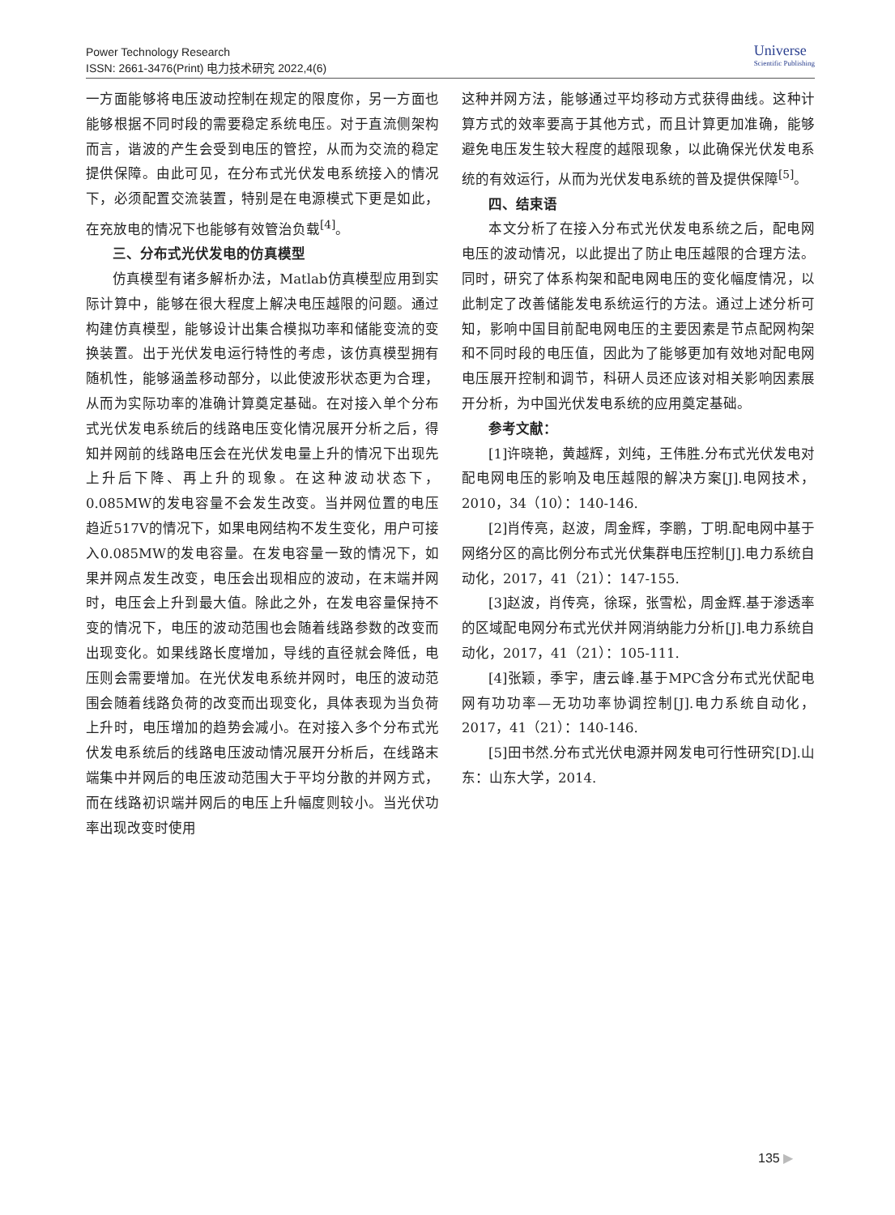Power Technology Research
ISSN: 2661-3476(Print) 电力技术研究 2022,4(6)
Universe
Scientific Publishing
一方面能够将电压波动控制在规定的限度你，另一方面也能够根据不同时段的需要稳定系统电压。对于直流侧架构而言，谐波的产生会受到电压的管控，从而为交流的稳定提供保障。由此可见，在分布式光伏发电系统接入的情况下，必须配置交流装置，特别是在电源模式下更是如此，在充放电的情况下也能够有效管治负载<sup>[4]</sup>。
三、分布式光伏发电的仿真模型
仿真模型有诸多解析办法，Matlab仿真模型应用到实际计算中，能够在很大程度上解决电压越限的问题。通过构建仿真模型，能够设计出集合模拟功率和储能变流的变换装置。出于光伏发电运行特性的考虑，该仿真模型拥有随机性，能够涵盖移动部分，以此使波形状态更为合理，从而为实际功率的准确计算奠定基础。在对接入单个分布式光伏发电系统后的线路电压变化情况展开分析之后，得知并网前的线路电压会在光伏发电量上升的情况下出现先上升后下降、再上升的现象。在这种波动状态下，0.085MW的发电容量不会发生改变。当并网位置的电压趋近517V的情况下，如果电网结构不发生变化，用户可接入0.085MW的发电容量。在发电容量一致的情况下，如果并网点发生改变，电压会出现相应的波动，在末端并网时，电压会上升到最大值。除此之外，在发电容量保持不变的情况下，电压的波动范围也会随着线路参数的改变而出现变化。如果线路长度增加，导线的直径就会降低，电压则会需要增加。在光伏发电系统并网时，电压的波动范围会随着线路负荷的改变而出现变化，具体表现为当负荷上升时，电压增加的趋势会减小。在对接入多个分布式光伏发电系统后的线路电压波动情况展开分析后，在线路末端集中并网后的电压波动范围大于平均分散的并网方式，而在线路初识端并网后的电压上升幅度则较小。当光伏功率出现改变时使用
这种并网方法，能够通过平均移动方式获得曲线。这种计算方式的效率要高于其他方式，而且计算更加准确，能够避免电压发生较大程度的越限现象，以此确保光伏发电系统的有效运行，从而为光伏发电系统的普及提供保障<sup>[5]</sup>。
四、结束语
本文分析了在接入分布式光伏发电系统之后，配电网电压的波动情况，以此提出了防止电压越限的合理方法。同时，研究了体系构架和配电网电压的变化幅度情况，以此制定了改善储能发电系统运行的方法。通过上述分析可知，影响中国目前配电网电压的主要因素是节点配网构架和不同时段的电压值，因此为了能够更加有效地对配电网电压展开控制和调节，科研人员还应该对相关影响因素展开分析，为中国光伏发电系统的应用奠定基础。
参考文献：
[1]许晓艳，黄越辉，刘纯，王伟胜.分布式光伏发电对配电网电压的影响及电压越限的解决方案[J].电网技术，2010，34（10）：140-146.
[2]肖传亮，赵波，周金辉，李鹏，丁明.配电网中基于网络分区的高比例分布式光伏集群电压控制[J].电力系统自动化，2017，41（21）：147-155.
[3]赵波，肖传亮，徐琛，张雪松，周金辉.基于渗透率的区域配电网分布式光伏并网消纳能力分析[J].电力系统自动化，2017，41（21）：105-111.
[4]张颖，季宇，唐云峰.基于MPC含分布式光伏配电网有功功率—无功功率协调控制[J].电力系统自动化，2017，41（21）：140-146.
[5]田书然.分布式光伏电源并网发电可行性研究[D].山东：山东大学，2014.
135 ▶